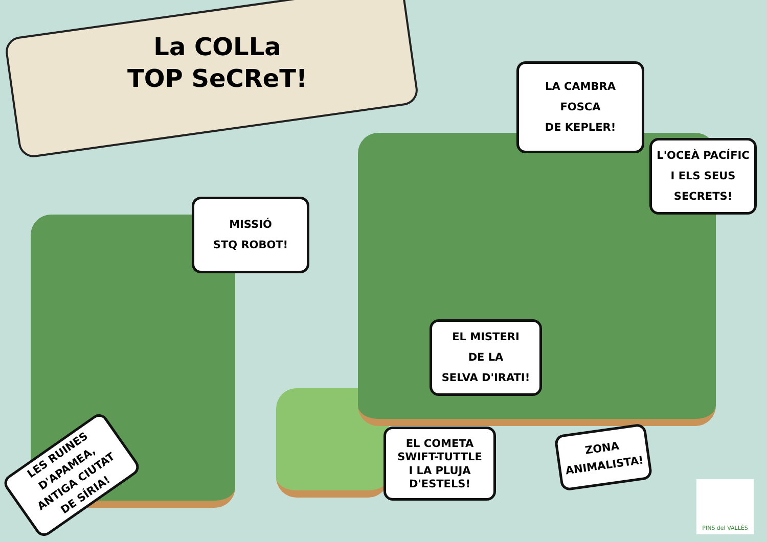La COLLa
TOP SeCReT!
MISSIÓ
STQ ROBOT!
LA CAMBRA
FOSCA
DE KEPLER!
L'OCEÀ PACÍFIC
I ELS SEUS
SECRETS!
EL MISTERI
DE LA
SELVA D'IRATI!
EL COMETA
SWIFT-TUTTLE
I LA PLUJA
D'ESTELS!
ZONA
ANIMALISTA!
LES RUINES D'APAMEA,
ANTIGA CIUTAT
DE SÍRIA!
PINS del VALLÈS